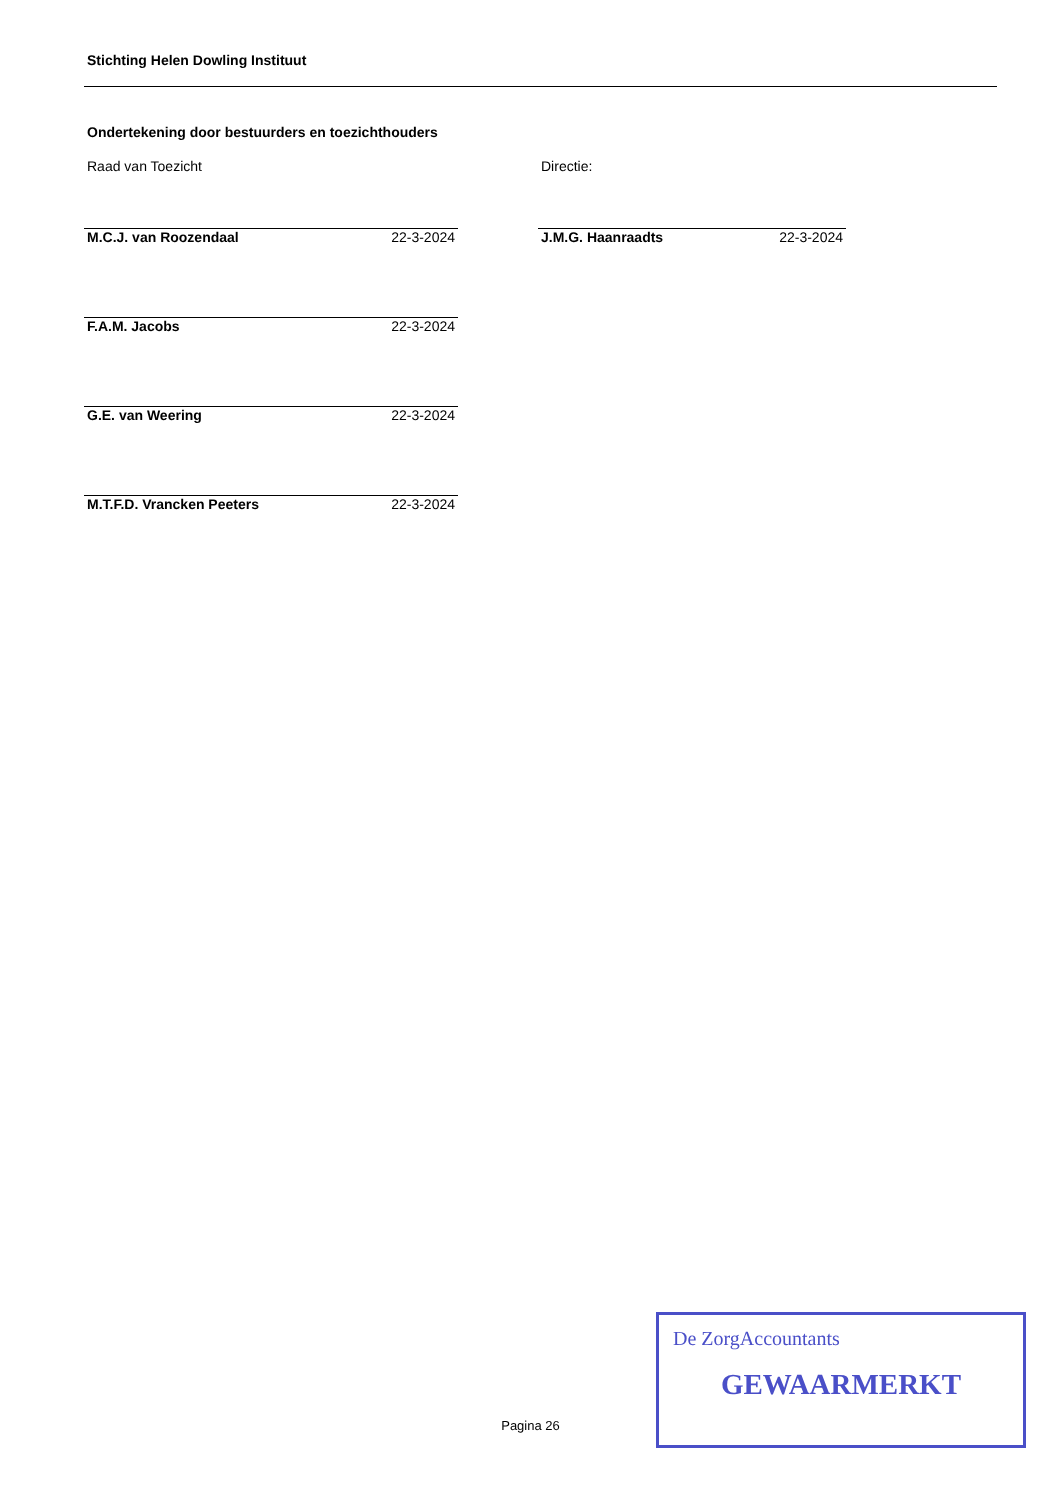Stichting Helen Dowling Instituut
Ondertekening door bestuurders en toezichthouders
Raad van Toezicht
M.C.J. van Roozendaal 22-3-2024
F.A.M. Jacobs 22-3-2024
G.E. van Weering 22-3-2024
M.T.F.D. Vrancken Peeters 22-3-2024
Directie:
J.M.G. Haanraadts 22-3-2024
Pagina 26
De ZorgAccountants
GEWAARMERKT